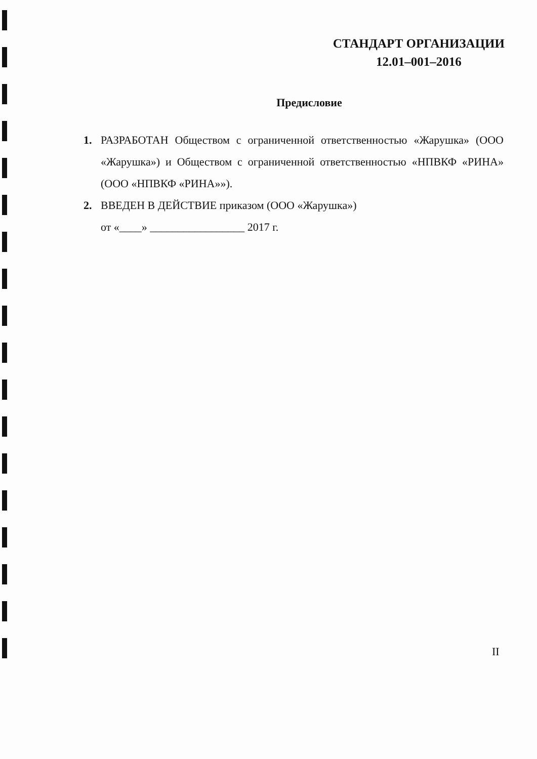СТАНДАРТ ОРГАНИЗАЦИИ
12.01–001–2016
Предисловие
1. РАЗРАБОТАН Обществом с ограниченной ответственностью «Жарушка» (ООО «Жарушка») и Обществом с ограниченной ответственностью «НПВКФ «РИНА» (ООО «НПВКФ «РИНА»»).
2. ВВЕДЕН В ДЕЙСТВИЕ приказом (ООО «Жарушка»)
от «____» _________________ 2017 г.
II